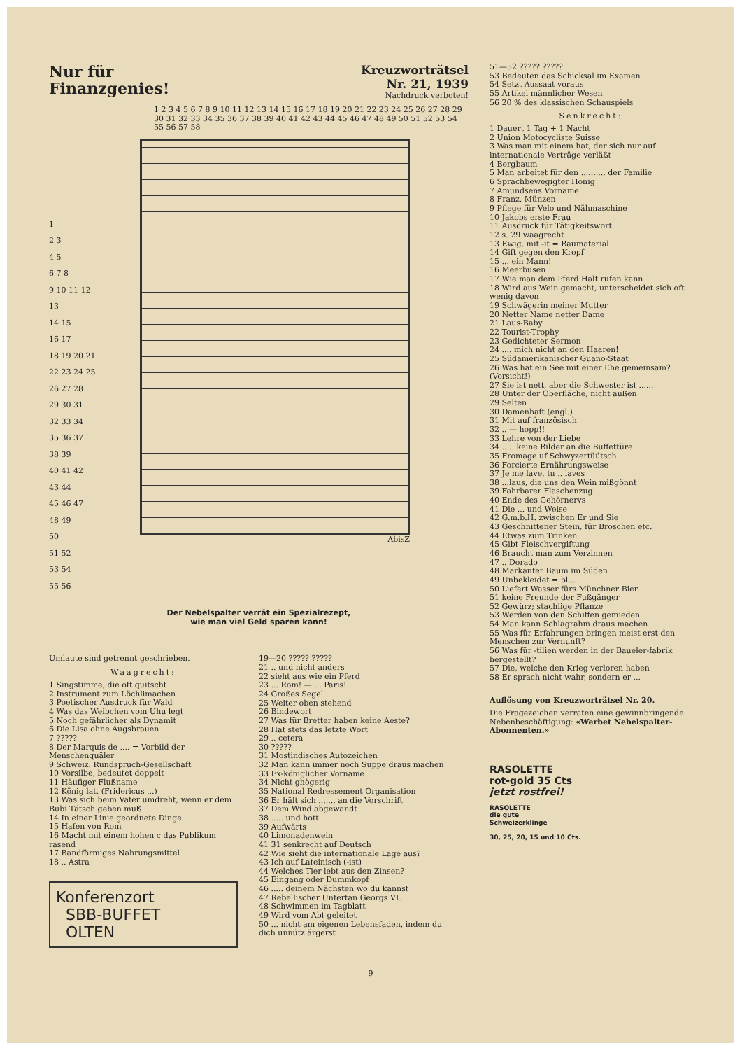Nur für
Finanzgenies!
Kreuzworträtsel
Nr. 21, 1939
Nachdruck verboten!
1 2 3 4 5 6 7 8 9 10 11 12 13 14 15 16 17 18 19 20 21 22 23 24 25 26 27 28 29 30 31 32 33 34 35 36 37 38 39 40 41 42 43 44 45 46 47 48 49 50 51 52 53 54 55 56 57 58
1
2 3
4 5
6 7 8
9 10 11 12
13
14 15
16 17
18 19 20 21
22 23 24 25
26 27 28
29 30 31
32 33 34
35 36 37
38 39
40 41 42
43 44
45 46 47
48 49
50
51 52
53 54
55 56
AbisZ
Der Nebelspalter verrät ein Spezialrezept,
wie man viel Geld sparen kann!
Umlaute sind getrennt geschrieben.
Waagrecht:
1 Singstimme, die oft quitscht
2 Instrument zum Löchlimachen
3 Poetischer Ausdruck für Wald
4 Was das Weibchen vom Uhu legt
5 Noch gefährlicher als Dynamit
6 Die Lisa ohne Augsbrauen
7 ?????
8 Der Marquis de .... = Vorbild der Menschenquäler
9 Schweiz. Rundspruch-Gesellschaft
10 Vorsilbe, bedeutet doppelt
11 Häufiger Flußname
12 König lat. (Fridericus ...)
13 Was sich beim Vater umdreht, wenn er dem Bubi Tätsch geben muß
14 In einer Linie geordnete Dinge
15 Hafen von Rom
16 Macht mit einem hohen c das Publikum rasend
17 Bandförmiges Nahrungsmittel
18 .. Astra
Konferenzort
SBB-BUFFET
OLTEN
19—20 ????? ?????
21 .. und nicht anders
22 sieht aus wie ein Pferd
23 ... Rom! — ... Paris!
24 Großes Segel
25 Weiter oben stehend
26 Bindewort
27 Was für Bretter haben keine Aeste?
28 Hat stets das letzte Wort
29 .. cetera
30 ?????
31 Mostindisches Autozeichen
32 Man kann immer noch Suppe draus machen
33 Ex-königlicher Vorname
34 Nicht ghögerig
35 National Redressement Organisation
36 Er hält sich ....... an die Vorschrift
37 Dem Wind abgewandt
38 ..... und hott
39 Aufwärts
40 Limonadenwein
41 31 senkrecht auf Deutsch
42 Wie sieht die internationale Lage aus?
43 Ich auf Lateinisch (-ist)
44 Welches Tier lebt aus den Zinsen?
45 Eingang oder Dummkopf
46 ..... deinem Nächsten wo du kannst
47 Rebellischer Untertan Georgs VI.
48 Schwimmen im Tagblatt
49 Wird vom Abt geleitet
50 ... nicht am eigenen Lebensfaden, indem du dich unnütz ärgerst
51—52 ????? ?????
53 Bedeuten das Schicksal im Examen
54 Setzt Aussaat voraus
55 Artikel männlicher Wesen
56 20 % des klassischen Schauspiels
Senkrecht:
1 Dauert 1 Tag + 1 Nacht
2 Union Motocycliste Suisse
3 Was man mit einem hat, der sich nur auf internationale Verträge verläßt
4 Bergbaum
5 Man arbeitet für den .......... der Familie
6 Sprachbewegigter Honig
7 Amundsens Vorname
8 Franz. Münzen
9 Pflege für Velo und Nähmaschine
10 Jakobs erste Frau
11 Ausdruck für Tätigkeitswort
12 s. 29 waagrecht
13 Ewig, mit -it = Baumaterial
14 Gift gegen den Kropf
15 ... ein Mann!
16 Meerbusen
17 Wie man dem Pferd Halt rufen kann
18 Wird aus Wein gemacht, unterscheidet sich oft wenig davon
19 Schwägerin meiner Mutter
20 Netter Name netter Dame
21 Laus-Baby
22 Tourist-Trophy
23 Gedichteter Sermon
24 .... mich nicht an den Haaren!
25 Südamerikanischer Guano-Staat
26 Was hat ein See mit einer Ehe gemeinsam? (Vorsicht!)
27 Sie ist nett, aber die Schwester ist ......
28 Unter der Oberfläche, nicht außen
29 Selten
30 Damenhaft (engl.)
31 Mit auf französisch
32 .. — hopp!!
33 Lehre von der Liebe
34 ..... keine Bilder an die Buffettüre
35 Fromage uf Schwyzertüütsch
36 Forcierte Ernährungsweise
37 Je me lave, tu .. laves
38 ...laus, die uns den Wein mißgönnt
39 Fahrbarer Flaschenzug
40 Ende des Gehörnervs
41 Die ... und Weise
42 G.m.b.H. zwischen Er und Sie
43 Geschnittener Stein, für Broschen etc.
44 Etwas zum Trinken
45 Gibt Fleischvergiftung
46 Braucht man zum Verzinnen
47 .. Dorado
48 Markanter Baum im Süden
49 Unbekleidet = bl...
50 Liefert Wasser fürs Münchner Bier
51 keine Freunde der Fußgänger
52 Gewürz; stachlige Pflanze
53 Werden von den Schiffen gemieden
54 Man kann Schlagrahm draus machen
55 Was für Erfahrungen bringen meist erst den Menschen zur Vernunft?
56 Was für -tilien werden in der Baueler-fabrik hergestellt?
57 Die, welche den Krieg verloren haben
58 Er sprach nicht wahr, sondern er ...
Auflösung von Kreuzworträtsel Nr. 20.
Die Fragezeichen verraten eine gewinnbringende Nebenbeschäftigung: «Werbet Nebelspalter-Abonnenten.»
RASOLETTE
rot-gold 35 Cts
jetzt rostfrei!
RASOLETTE
die gute
Schweizerklinge
30, 25, 20, 15 und 10 Cts.
9